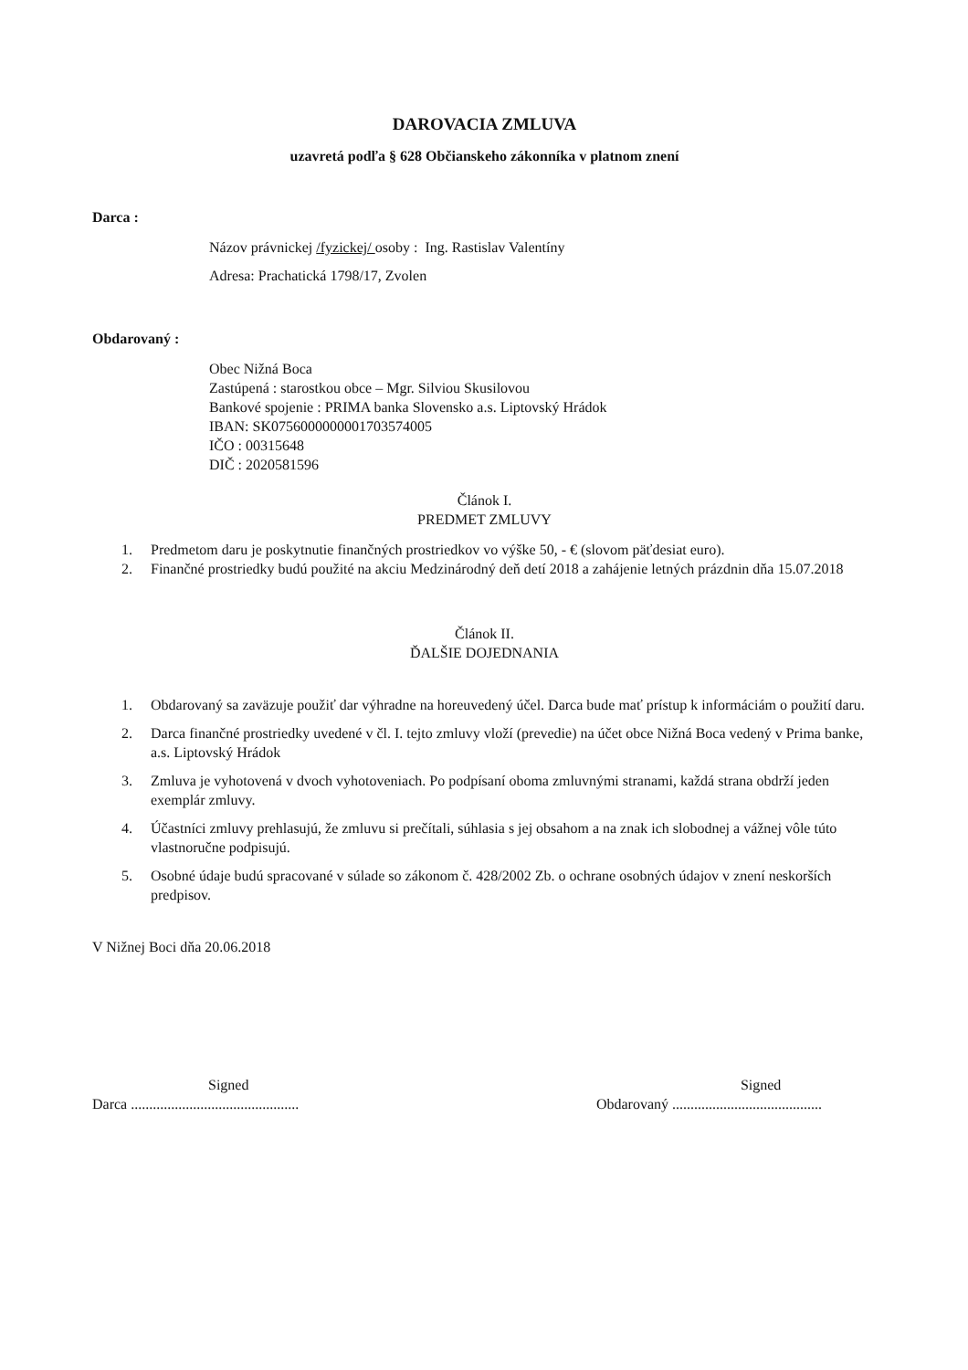DAROVACIA ZMLUVA
uzavretá podľa § 628 Občianskeho zákonníka v platnom znení
Darca :
Názov právnickej /fyzickej/ osoby : Ing. Rastislav Valentíny
Adresa: Prachatická 1798/17, Zvolen
Obdarovaný :
Obec Nižná Boca
Zastúpená : starostkou obce – Mgr. Silviou Skusilovou
Bankové spojenie : PRIMA banka Slovensko a.s. Liptovský Hrádok
IBAN: SK0756000000001703574005
IČO : 00315648
DIČ : 2020581596
Článok I.
PREDMET ZMLUVY
1. Predmetom daru je poskytnutie finančných prostriedkov vo výške 50, - € (slovom päťdesiat euro).
2. Finančné prostriedky budú použité na akciu Medzinárodný deň detí 2018 a zahájenie letných prázdnin dňa 15.07.2018
Článok II.
ĎALŠIE DOJEDNANIA
1. Obdarovaný sa zaväzuje použiť dar výhradne na horeuvedený účel. Darca bude mať prístup k informáciám o použití daru.
2. Darca finančné prostriedky uvedené v čl. I. tejto zmluvy vloží (prevedie) na účet obce Nižná Boca vedený v Prima banke, a.s. Liptovský Hrádok
3. Zmluva je vyhotovená v dvoch vyhotoveniach. Po podpísaní oboma zmluvnými stranami, každá strana obdrží jeden exemplár zmluvy.
4. Účastníci zmluvy prehlasujú, že zmluvu si prečítali, súhlasia s jej obsahom a na znak ich slobodnej a vážnej vôle túto vlastnoručne podpisujú.
5. Osobné údaje budú spracované v súlade so zákonom č. 428/2002 Zb. o ochrane osobných údajov v znení neskorších predpisov.
V Nižnej Boci dňa 20.06.2018
Signed
Darca ..............................................
Signed
Obdarovaný .........................................